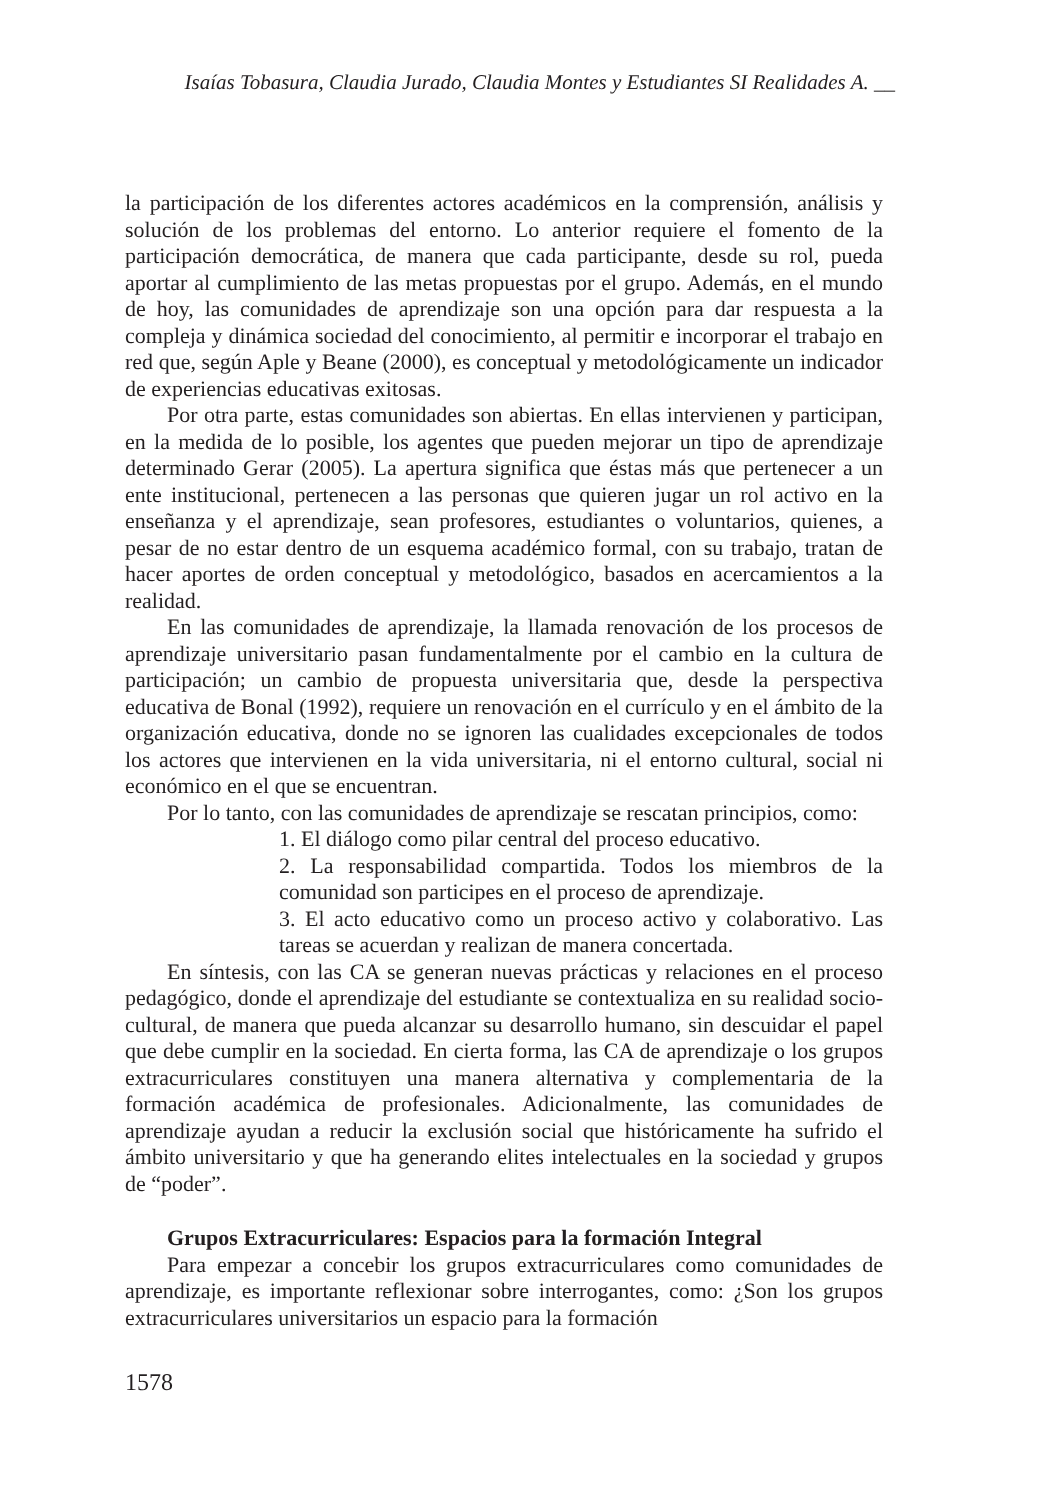Isaías Tobasura, Claudia Jurado, Claudia Montes y Estudiantes SI Realidades A. __
la participación de los diferentes actores académicos en la comprensión, análisis y solución de los problemas del entorno. Lo anterior requiere el fomento de la participación democrática, de manera que cada participante, desde su rol, pueda aportar al cumplimiento de las metas propuestas por el grupo. Además, en el mundo de hoy, las comunidades de aprendizaje son una opción para dar respuesta a la compleja y dinámica sociedad del conocimiento, al permitir e incorporar el trabajo en red que, según Aple y Beane (2000), es conceptual y metodológicamente un indicador de experiencias educativas exitosas.
Por otra parte, estas comunidades son abiertas. En ellas intervienen y participan, en la medida de lo posible, los agentes que pueden mejorar un tipo de aprendizaje determinado Gerar (2005). La apertura significa que éstas más que pertenecer a un ente institucional, pertenecen a las personas que quieren jugar un rol activo en la enseñanza y el aprendizaje, sean profesores, estudiantes o voluntarios, quienes, a pesar de no estar dentro de un esquema académico formal, con su trabajo, tratan de hacer aportes de orden conceptual y metodológico, basados en acercamientos a la realidad.
En las comunidades de aprendizaje, la llamada renovación de los procesos de aprendizaje universitario pasan fundamentalmente por el cambio en la cultura de participación; un cambio de propuesta universitaria que, desde la perspectiva educativa de Bonal (1992), requiere un renovación en el currículo y en el ámbito de la organización educativa, donde no se ignoren las cualidades excepcionales de todos los actores que intervienen en la vida universitaria, ni el entorno cultural, social ni económico en el que se encuentran.
Por lo tanto, con las comunidades de aprendizaje se rescatan principios, como:
1. El diálogo como pilar central del proceso educativo.
2. La responsabilidad compartida. Todos los miembros de la comunidad son participes en el proceso de aprendizaje.
3. El acto educativo como un proceso activo y colaborativo. Las tareas se acuerdan y realizan de manera concertada.
En síntesis, con las CA se generan nuevas prácticas y relaciones en el proceso pedagógico, donde el aprendizaje del estudiante se contextualiza en su realidad socio-cultural, de manera que pueda alcanzar su desarrollo humano, sin descuidar el papel que debe cumplir en la sociedad. En cierta forma, las CA de aprendizaje o los grupos extracurriculares constituyen una manera alternativa y complementaria de la formación académica de profesionales. Adicionalmente, las comunidades de aprendizaje ayudan a reducir la exclusión social que históricamente ha sufrido el ámbito universitario y que ha generando elites intelectuales en la sociedad y grupos de “poder”.
Grupos Extracurriculares: Espacios para la formación Integral
Para empezar a concebir los grupos extracurriculares como comunidades de aprendizaje, es importante reflexionar sobre interrogantes, como: ¿Son los grupos extracurriculares universitarios un espacio para la formación
1578